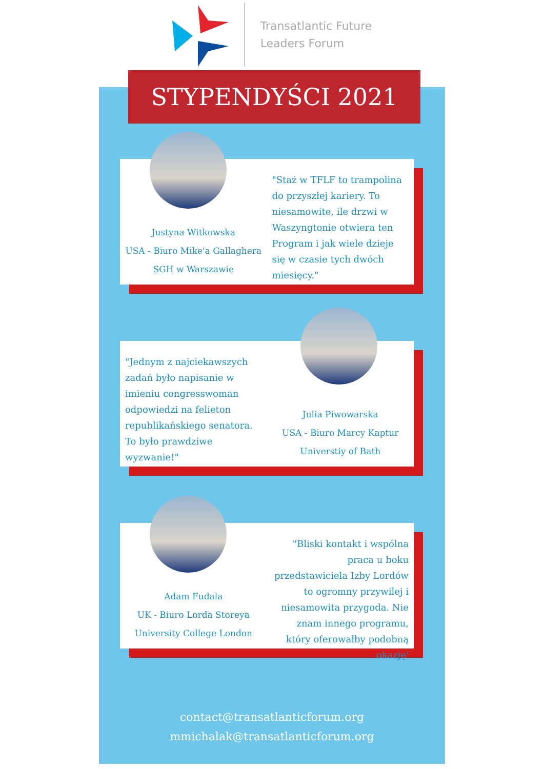Transatlantic Future
Leaders Forum
STYPENDYŚCI 2021
Justyna Witkowska
USA - Biuro Mike'a Gallaghera
SGH w Warszawie
"Staż w TFLF to trampolina do przyszłej kariery. To niesamowite, ile drzwi w Waszyngtonie otwiera ten Program i jak wiele dzieje się w czasie tych dwóch miesięcy."
"Jednym z najciekawszych zadań było napisanie w imieniu congresswoman odpowiedzi na felieton republikańskiego senatora.
To było prawdziwe wyzwanie!"
Julia Piwowarska
USA - Biuro Marcy Kaptur
Universtiy of Bath
Adam Fudala
UK - Biuro Lorda Storeya
University College London
"Bliski kontakt i wspólna praca u boku przedstawiciela Izby Lordów to ogromny przywilej i niesamowita przygoda. Nie znam innego programu, który oferowałby podobną okazję'
contact@transatlanticforum.org
mmichalak@transatlanticforum.org